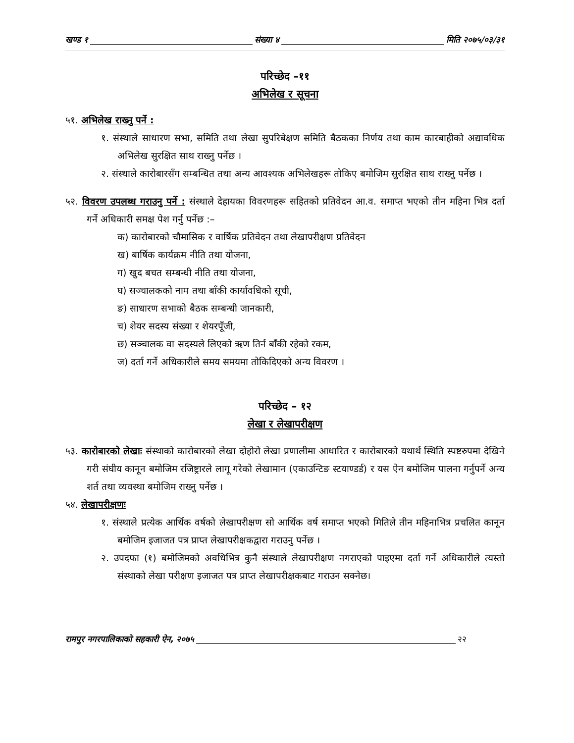खण्ड १ संख्या ४ मिति २०७५/०३/३१
परिच्छेद –११
अभिलेख र सूचना
५१. अभिलेख राख्नु पर्ने :
१. संस्थाले साधारण सभा, समिति तथा लेखा सुपरिबेक्षण समिति बैठकका निर्णय तथा काम कारबाहीको अद्यावधिक अभिलेख सुरक्षित साथ राख्नु पर्नेछ ।
२. संस्थाले कारोबारसँग सम्बन्धित तथा अन्य आवश्यक अभिलेखहरू तोकिए बमोजिम सुरक्षित साथ राख्नु पर्नेछ ।
५२. विवरण उपलब्ध गराउनु पर्ने : संस्थाले देहायका विवरणहरू सहितको प्रतिवेदन आ.व. समाप्त भएको तीन महिना भित्र दर्ता गर्ने अधिकारी समक्ष पेश गर्नु पर्नेछ :–
क) कारोबारको चौमासिक र वार्षिक प्रतिवेदन तथा लेखापरीक्षण प्रतिवेदन
ख) बार्षिक कार्यक्रम नीति तथा योजना,
ग) खुद बचत सम्बन्धी नीति तथा योजना,
घ) सञ्चालकको नाम तथा बाँकी कार्यावधिको सूची,
ङ) साधारण सभाको बैठक सम्बन्धी जानकारी,
च) शेयर सदस्य संख्या र शेयरपूँजी,
छ) सञ्चालक वा सदस्यले लिएको ऋण तिर्न बाँकी रहेको रकम,
ज) दर्ता गर्ने अधिकारीले समय समयमा तोकिदिएको अन्य विवरण ।
परिच्छेद – १२
लेखा र लेखापरीक्षण
५३. कारोबारको लेखाः संस्थाको कारोबारको लेखा दोहोरो लेखा प्रणालीमा आधारित र कारोबारको यथार्थ स्थिति स्पष्टरुपमा देखिने गरी संघीय कानून बमोजिम रजिष्ट्रारले लागू गरेको लेखामान (एकाउन्टिङ स्टयाण्डर्ड) र यस ऐन बमोजिम पालना गर्नुपर्ने अन्य शर्त तथा व्यवस्था बमोजिम राख्नु पर्नेछ ।
५४. लेखापरीक्षणः
१. संस्थाले प्रत्येक आर्थिक वर्षको लेखापरीक्षण सो आर्थिक वर्ष समाप्त भएको मितिले तीन महिनाभित्र प्रचलित कानून बमोजिम इजाजत पत्र प्राप्त लेखापरीक्षकद्वारा गराउनु पर्नेछ ।
२. उपदफा (१) बमोजिमको अवधिभित्र कुनै संस्थाले लेखापरीक्षण नगराएको पाइएमा दर्ता गर्ने अधिकारीले त्यस्तो संस्थाको लेखा परीक्षण इजाजत पत्र प्राप्त लेखापरीक्षकबाट गराउन सक्नेछ।
रामपुर नगरपालिकाको सहकारी ऐन, २०७५ २२